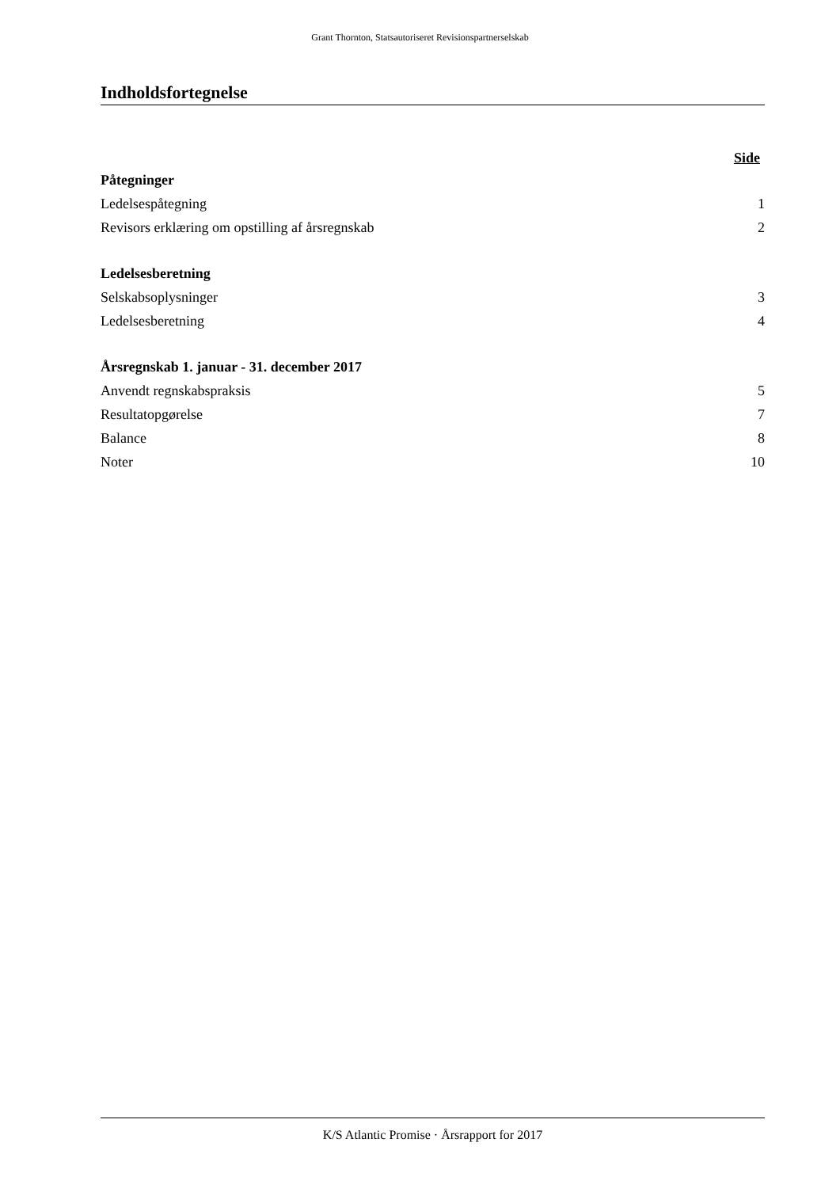Grant Thornton, Statsautoriseret Revisionspartnerselskab
Indholdsfortegnelse
Side
Påtegninger
Ledelsespåtegning 1
Revisors erklæring om opstilling af årsregnskab 2
Ledelsesberetning
Selskabsoplysninger 3
Ledelsesberetning 4
Årsregnskab 1. januar - 31. december 2017
Anvendt regnskabspraksis 5
Resultatopgørelse 7
Balance 8
Noter 10
K/S Atlantic Promise · Årsrapport for 2017